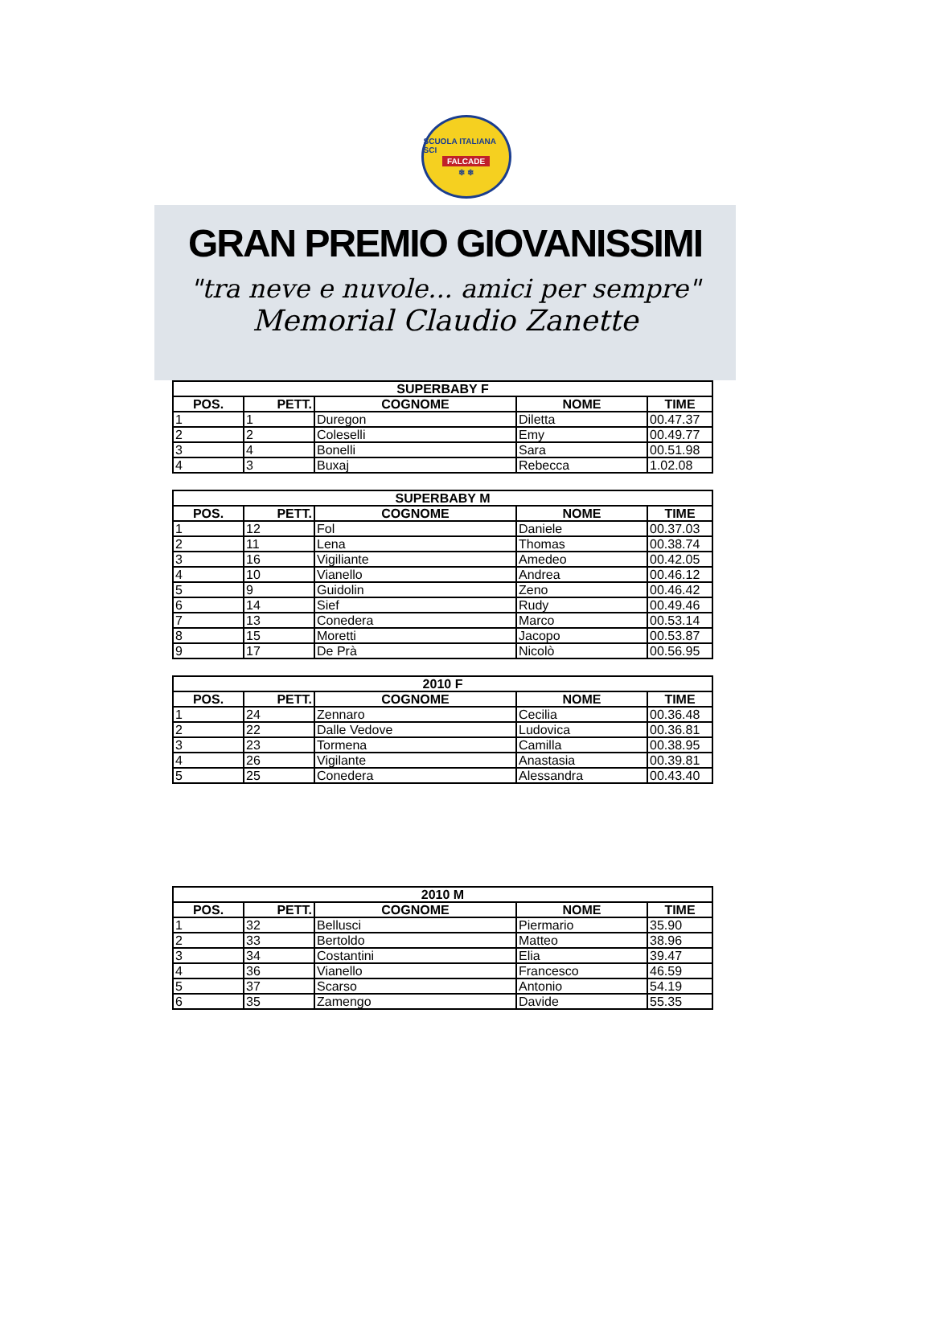SCUOLA ITALIANA SCI
FALCADE
❄ ❄
GRAN PREMIO GIOVANISSIMI
"tra neve e nuvole... amici per sempre"
Memorial Claudio Zanette
| SUPERBABY F | | | | |
| --- | --- | --- | --- | --- |
| POS. | PETT. | COGNOME | NOME | TIME |
| 1 | 1 | Duregon | Diletta | 00.47.37 |
| 2 | 2 | Coleselli | Emy | 00.49.77 |
| 3 | 4 | Bonelli | Sara | 00.51.98 |
| 4 | 3 | Buxaj | Rebecca | 1.02.08 |
| SUPERBABY M | | | | |
| --- | --- | --- | --- | --- |
| POS. | PETT. | COGNOME | NOME | TIME |
| 1 | 12 | Fol | Daniele | 00.37.03 |
| 2 | 11 | Lena | Thomas | 00.38.74 |
| 3 | 16 | Vigiliante | Amedeo | 00.42.05 |
| 4 | 10 | Vianello | Andrea | 00.46.12 |
| 5 | 9 | Guidolin | Zeno | 00.46.42 |
| 6 | 14 | Sief | Rudy | 00.49.46 |
| 7 | 13 | Conedera | Marco | 00.53.14 |
| 8 | 15 | Moretti | Jacopo | 00.53.87 |
| 9 | 17 | De Prà | Nicolò | 00.56.95 |
| 2010 F | | | | |
| --- | --- | --- | --- | --- |
| POS. | PETT. | COGNOME | NOME | TIME |
| 1 | 24 | Zennaro | Cecilia | 00.36.48 |
| 2 | 22 | Dalle Vedove | Ludovica | 00.36.81 |
| 3 | 23 | Tormena | Camilla | 00.38.95 |
| 4 | 26 | Vigilante | Anastasia | 00.39.81 |
| 5 | 25 | Conedera | Alessandra | 00.43.40 |
| 2010 M | | | | |
| --- | --- | --- | --- | --- |
| POS. | PETT. | COGNOME | NOME | TIME |
| 1 | 32 | Bellusci | Piermario | 35.90 |
| 2 | 33 | Bertoldo | Matteo | 38.96 |
| 3 | 34 | Costantini | Elia | 39.47 |
| 4 | 36 | Vianello | Francesco | 46.59 |
| 5 | 37 | Scarso | Antonio | 54.19 |
| 6 | 35 | Zamengo | Davide | 55.35 |